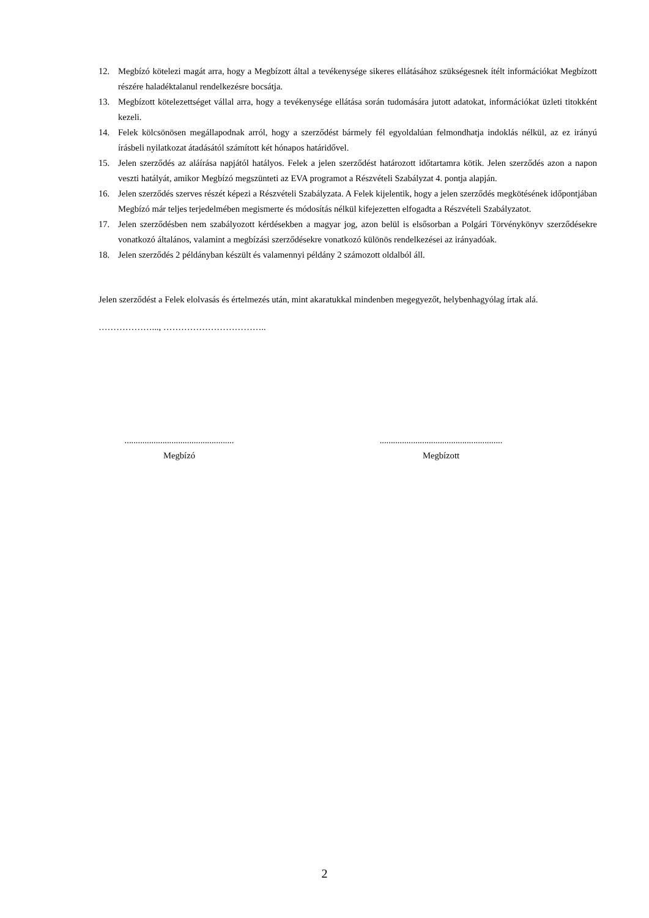12. Megbízó kötelezi magát arra, hogy a Megbízott által a tevékenysége sikeres ellátásához szükségesnek ítélt információkat Megbízott részére haladéktalanul rendelkezésre bocsátja.
13. Megbízott kötelezettséget vállal arra, hogy a tevékenysége ellátása során tudomására jutott adatokat, információkat üzleti titokként kezeli.
14. Felek kölcsönösen megállapodnak arról, hogy a szerződést bármely fél egyoldalúan felmondhatja indoklás nélkül, az ez irányú írásbeli nyilatkozat átadásától számított két hónapos határidővel.
15. Jelen szerződés az aláírása napjától hatályos. Felek a jelen szerződést határozott időtartamra kötik. Jelen szerződés azon a napon veszti hatályát, amikor Megbízó megszünteti az EVA programot a Részvételi Szabályzat 4. pontja alapján.
16. Jelen szerződés szerves részét képezi a Részvételi Szabályzata. A Felek kijelentik, hogy a jelen szerződés megkötésének időpontjában Megbízó már teljes terjedelmében megismerte és módosítás nélkül kifejezetten elfogadta a Részvételi Szabályzatot.
17. Jelen szerződésben nem szabályozott kérdésekben a magyar jog, azon belül is elsősorban a Polgári Törvénykönyv szerződésekre vonatkozó általános, valamint a megbízási szerződésekre vonatkozó különös rendelkezései az irányadóak.
18. Jelen szerződés 2 példányban készült és valamennyi példány 2 számozott oldalból áll.
Jelen szerződést a Felek elolvasás és értelmezés után, mint akaratukkal mindenben megegyezőt, helybenhagyólag írtak alá.
………………..., ……………………………..
.................................................
Megbízó
.......................................................
Megbízott
2